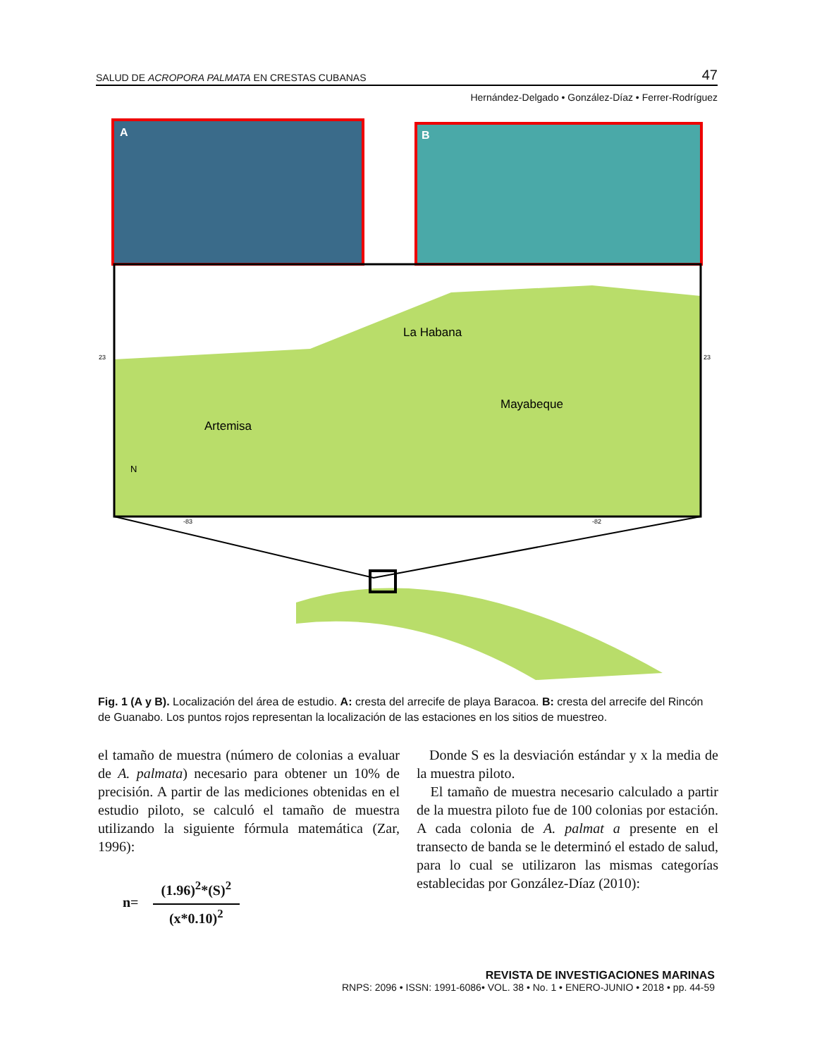SALUD DE ACROPORA PALMATA EN CRESTAS CUBANAS 47
Hernández-Delgado • González-Díaz • Ferrer-Rodríguez
A
B
Artemisa
La Habana
Mayabeque
N
23
23
-83
-82
Fig. 1 (A y B). Localización del área de estudio. A: cresta del arrecife de playa Baracoa. B: cresta del arrecife del Rincón de Guanabo. Los puntos rojos representan la localización de las estaciones en los sitios de muestreo.
el tamaño de muestra (número de colonias a evaluar de A. palmata) necesario para obtener un 10% de precisión. A partir de las mediciones obtenidas en el estudio piloto, se calculó el tamaño de muestra utilizando la siguiente fórmula matemática (Zar, 1996):
n=
(1.96)<sup>2</sup>*(S)<sup>2</sup>
(x*0.10)<sup>2</sup>
Donde S es la desviación estándar y x la media de la muestra piloto.
El tamaño de muestra necesario calculado a partir de la muestra piloto fue de 100 colonias por estación. A cada colonia de A. palmat a presente en el transecto de banda se le determinó el estado de salud, para lo cual se utilizaron las mismas categorías establecidas por González-Díaz (2010):
REVISTA DE INVESTIGACIONES MARINAS
RNPS: 2096 • ISSN: 1991-6086• VOL. 38 • No. 1 • ENERO-JUNIO • 2018 • pp. 44-59